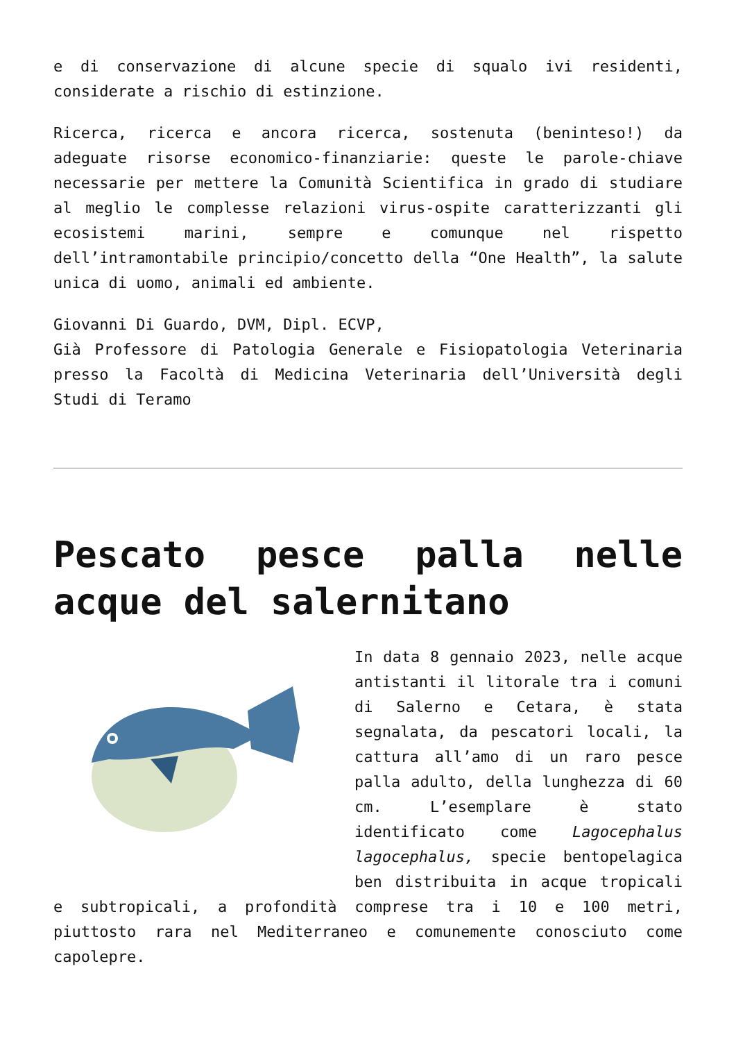e di conservazione di alcune specie di squalo ivi residenti, considerate a rischio di estinzione.
Ricerca, ricerca e ancora ricerca, sostenuta (beninteso!) da adeguate risorse economico-finanziarie: queste le parole-chiave necessarie per mettere la Comunità Scientifica in grado di studiare al meglio le complesse relazioni virus-ospite caratterizzanti gli ecosistemi marini, sempre e comunque nel rispetto dell’intramontabile principio/concetto della “One Health”, la salute unica di uomo, animali ed ambiente.
Giovanni Di Guardo, DVM, Dipl. ECVP,
Già Professore di Patologia Generale e Fisiopatologia Veterinaria presso la Facoltà di Medicina Veterinaria dell’Università degli Studi di Teramo
Pescato pesce palla nelle acque del salernitano
In data 8 gennaio 2023, nelle acque antistanti il litorale tra i comuni di Salerno e Cetara, è stata segnalata, da pescatori locali, la cattura all’amo di un raro pesce palla adulto, della lunghezza di 60 cm. L’esemplare è stato identificato come Lagocephalus lagocephalus, specie bentopelagica ben distribuita in acque tropicali e subtropicali, a profondità comprese tra i 10 e 100 metri, piuttosto rara nel Mediterraneo e comunemente conosciuto come capolepre.